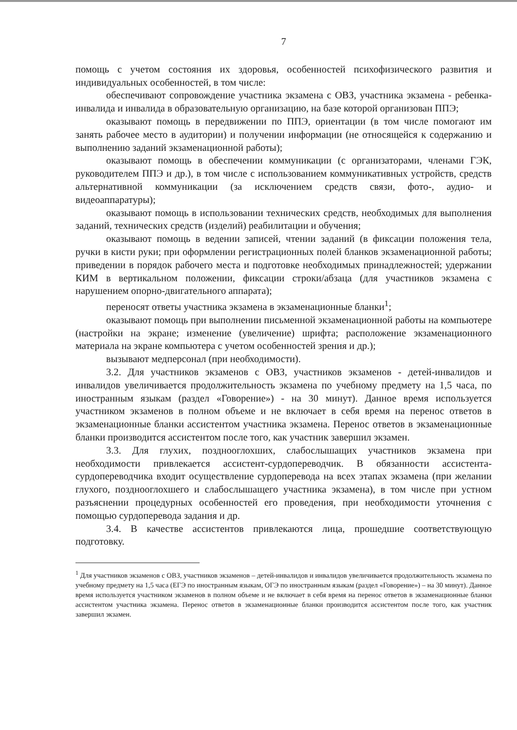7
помощь с учетом состояния их здоровья, особенностей психофизического развития и индивидуальных особенностей, в том числе:
обеспечивают сопровождение участника экзамена с ОВЗ, участника экзамена - ребенка-инвалида и инвалида в образовательную организацию, на базе которой организован ППЭ;
оказывают помощь в передвижении по ППЭ, ориентации (в том числе помогают им занять рабочее место в аудитории) и получении информации (не относящейся к содержанию и выполнению заданий экзаменационной работы);
оказывают помощь в обеспечении коммуникации (с организаторами, членами ГЭК, руководителем ППЭ и др.), в том числе с использованием коммуникативных устройств, средств альтернативной коммуникации (за исключением средств связи, фото-, аудио- и видеоаппаратуры);
оказывают помощь в использовании технических средств, необходимых для выполнения заданий, технических средств (изделий) реабилитации и обучения;
оказывают помощь в ведении записей, чтении заданий (в фиксации положения тела, ручки в кисти руки; при оформлении регистрационных полей бланков экзаменационной работы; приведении в порядок рабочего места и подготовке необходимых принадлежностей; удержании КИМ в вертикальном положении, фиксации строки/абзаца (для участников экзамена с нарушением опорно-двигательного аппарата);
переносят ответы участника экзамена в экзаменационные бланки<sup>1</sup>;
оказывают помощь при выполнении письменной экзаменационной работы на компьютере (настройки на экране; изменение (увеличение) шрифта; расположение экзаменационного материала на экране компьютера с учетом особенностей зрения и др.);
вызывают медперсонал (при необходимости).
3.2. Для участников экзаменов с ОВЗ, участников экзаменов - детей-инвалидов и инвалидов увеличивается продолжительность экзамена по учебному предмету на 1,5 часа, по иностранным языкам (раздел «Говорение») - на 30 минут). Данное время используется участником экзаменов в полном объеме и не включает в себя время на перенос ответов в экзаменационные бланки ассистентом участника экзамена. Перенос ответов в экзаменационные бланки производится ассистентом после того, как участник завершил экзамен.
3.3. Для глухих, позднооглохших, слабослышащих участников экзамена при необходимости привлекается ассистент-сурдопереводчик. В обязанности ассистента-сурдопереводчика входит осуществление сурдоперевода на всех этапах экзамена (при желании глухого, позднооглохшего и слабослышащего участника экзамена), в том числе при устном разъяснении процедурных особенностей его проведения, при необходимости уточнения с помощью сурдоперевода задания и др.
3.4. В качестве ассистентов привлекаются лица, прошедшие соответствующую подготовку.
<sup>1</sup> Для участников экзаменов с ОВЗ, участников экзаменов – детей-инвалидов и инвалидов увеличивается продолжительность экзамена по учебному предмету на 1,5 часа (ЕГЭ по иностранным языкам, ОГЭ по иностранным языкам (раздел «Говорение») – на 30 минут). Данное время используется участником экзаменов в полном объеме и не включает в себя время на перенос ответов в экзаменационные бланки ассистентом участника экзамена. Перенос ответов в экзаменационные бланки производится ассистентом после того, как участник завершил экзамен.